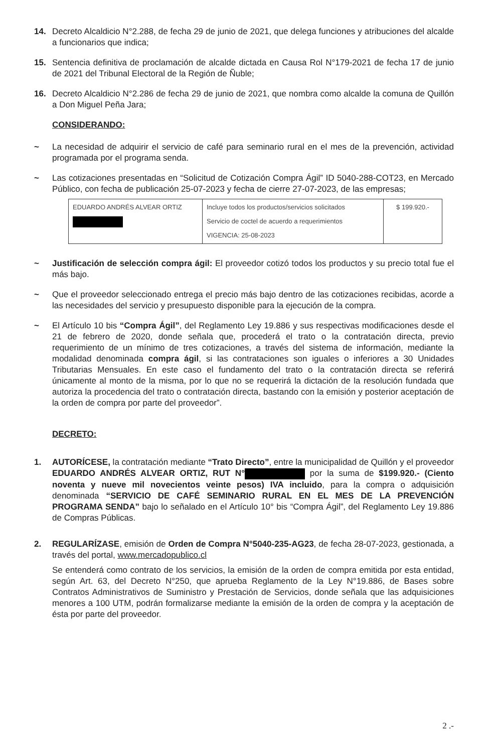14. Decreto Alcaldicio N°2.288, de fecha 29 de junio de 2021, que delega funciones y atribuciones del alcalde a funcionarios que indica;
15. Sentencia definitiva de proclamación de alcalde dictada en Causa Rol N°179-2021 de fecha 17 de junio de 2021 del Tribunal Electoral de la Región de Ñuble;
16. Decreto Alcaldicio N°2.286 de fecha 29 de junio de 2021, que nombra como alcalde la comuna de Quillón a Don Miguel Peña Jara;
CONSIDERANDO:
~ La necesidad de adquirir el servicio de café para seminario rural en el mes de la prevención, actividad programada por el programa senda.
~ Las cotizaciones presentadas en “Solicitud de Cotización Compra Ágil” ID 5040-288-COT23, en Mercado Público, con fecha de publicación 25-07-2023 y fecha de cierre 27-07-2023, de las empresas;
| EDUARDO ANDRÉS ALVEAR ORTIZ | Incluye todos los productos/servicios solicitados Servicio de coctel de acuerdo a requerimientos VIGENCIA: 25-08-2023 | $ 199.920.- |
~ Justificación de selección compra ágil: El proveedor cotizó todos los productos y su precio total fue el más bajo.
~ Que el proveedor seleccionado entrega el precio más bajo dentro de las cotizaciones recibidas, acorde a las necesidades del servicio y presupuesto disponible para la ejecución de la compra.
~ El Artículo 10 bis “Compra Ágil”, del Reglamento Ley 19.886 y sus respectivas modificaciones desde el 21 de febrero de 2020, donde señala que, procederá el trato o la contratación directa, previo requerimiento de un mínimo de tres cotizaciones, a través del sistema de información, mediante la modalidad denominada compra ágil, si las contrataciones son iguales o inferiores a 30 Unidades Tributarias Mensuales. En este caso el fundamento del trato o la contratación directa se referirá únicamente al monto de la misma, por lo que no se requerirá la dictación de la resolución fundada que autoriza la procedencia del trato o contratación directa, bastando con la emisión y posterior aceptación de la orden de compra por parte del proveedor”.
DECRETO:
1. AUTORÍCESE, la contratación mediante “Trato Directo”, entre la municipalidad de Quillón y el proveedor EDUARDO ANDRÉS ALVEAR ORTIZ, RUT N° por la suma de $199.920.- (Ciento noventa y nueve mil novecientos veinte pesos) IVA incluido, para la compra o adquisición denominada “SERVICIO DE CAFÉ SEMINARIO RURAL EN EL MES DE LA PREVENCIÓN PROGRAMA SENDA” bajo lo señalado en el Artículo 10° bis “Compra Ágil”, del Reglamento Ley 19.886 de Compras Públicas.
2. REGULARÍZASE, emisión de Orden de Compra N°5040-235-AG23, de fecha 28-07-2023, gestionada, a través del portal, www.mercadopublico.cl
Se entenderá como contrato de los servicios, la emisión de la orden de compra emitida por esta entidad, según Art. 63, del Decreto N°250, que aprueba Reglamento de la Ley N°19.886, de Bases sobre Contratos Administrativos de Suministro y Prestación de Servicios, donde señala que las adquisiciones menores a 100 UTM, podrán formalizarse mediante la emisión de la orden de compra y la aceptación de ésta por parte del proveedor.
2 .-